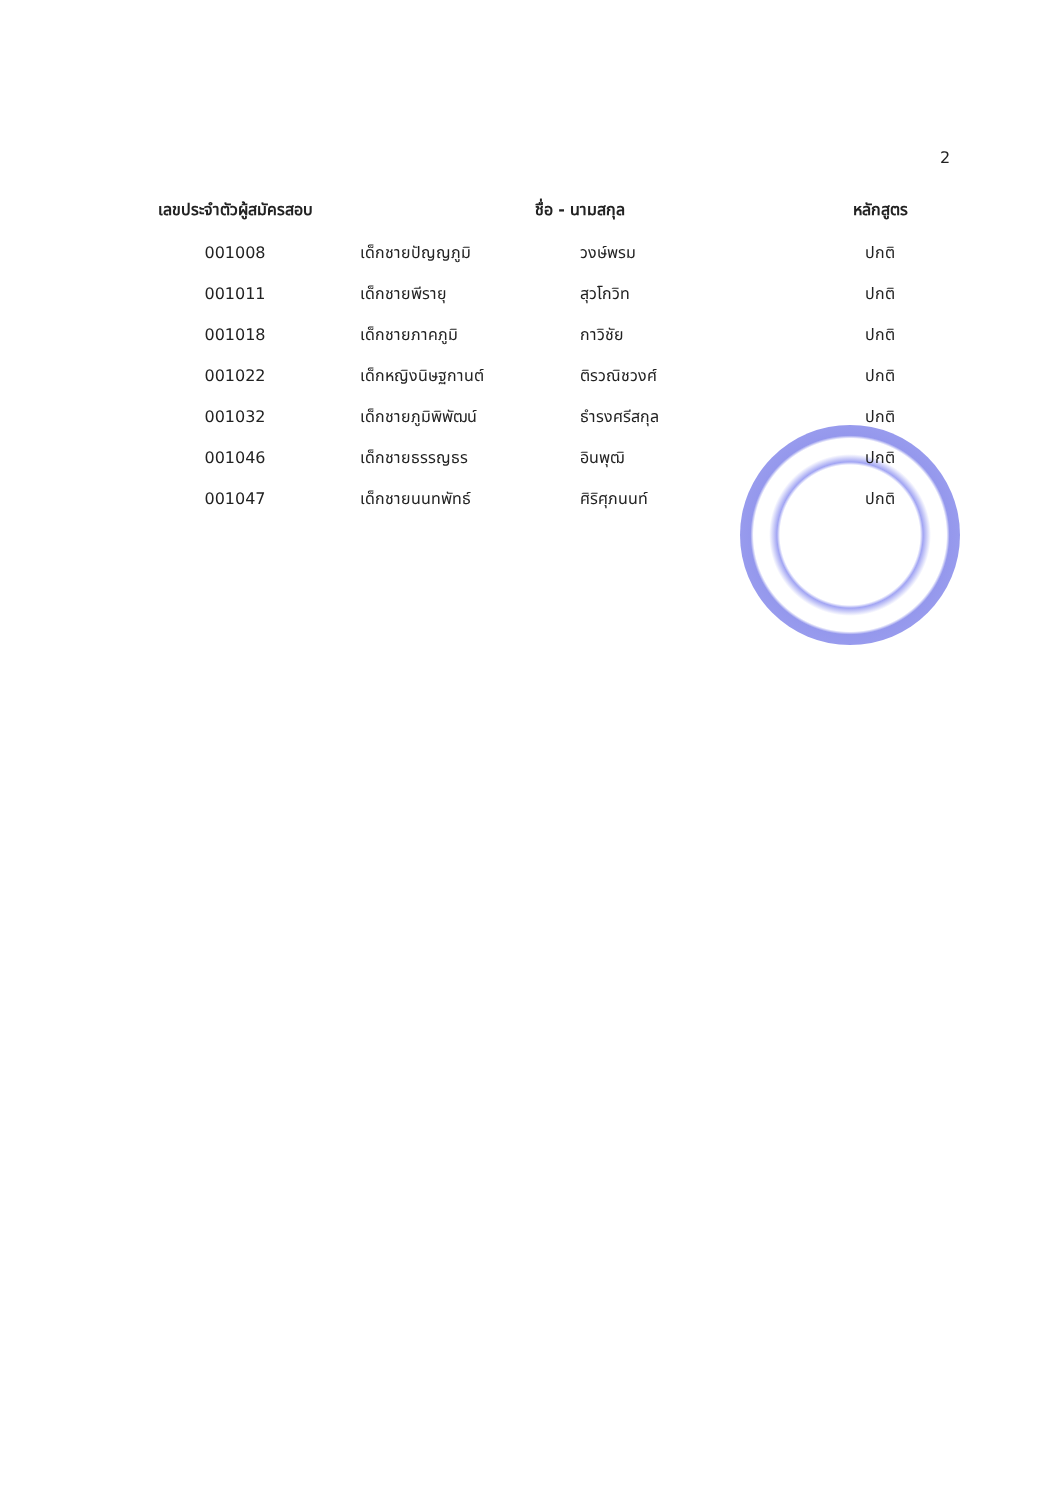2
| เลขประจำตัวผู้สมัครสอบ | ชื่อ - นามสกุล | | หลักสูตร |
| --- | --- | --- | --- |
| 001008 | เด็กชายปัญญภูมิ | วงษ์พรม | ปกติ |
| 001011 | เด็กชายพีรายุ | สุวโกวิท | ปกติ |
| 001018 | เด็กชายภาคภูมิ | กาวิชัย | ปกติ |
| 001022 | เด็กหญิงนิษฐกานต์ | ติรวณิชวงศ์ | ปกติ |
| 001032 | เด็กชายภูมิพิพัฒน์ | ธำรงศรีสกุล | ปกติ |
| 001046 | เด็กชายธรรญธร | อินพุฒิ | ปกติ |
| 001047 | เด็กชายนนทพัทธ์ | ศิริศุภนนท์ | ปกติ |